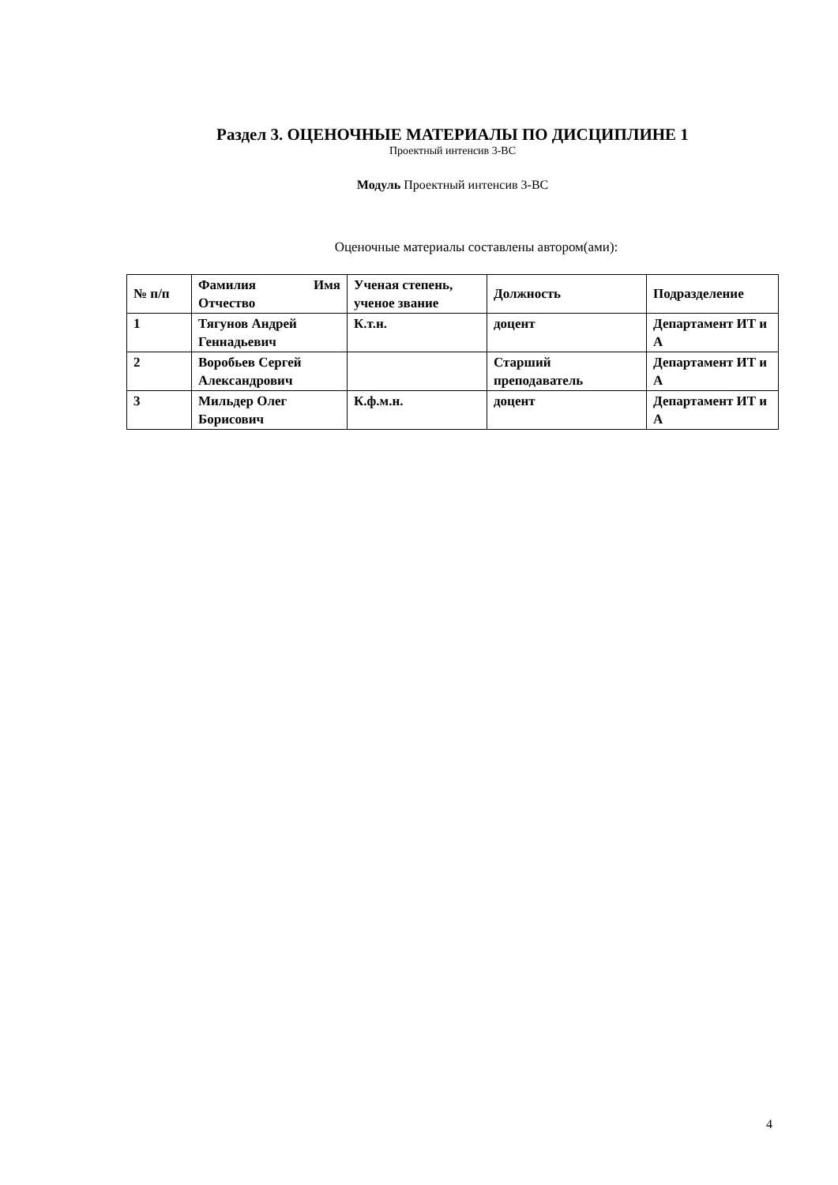Раздел 3. ОЦЕНОЧНЫЕ МАТЕРИАЛЫ ПО ДИСЦИПЛИНЕ 1
Проектный интенсив 3-ВС
Модуль Проектный интенсив 3-ВС
Оценочные материалы составлены автором(ами):
| № п/п | Фамилия Имя Отчество | Ученая степень, ученое звание | Должность | Подразделение |
| --- | --- | --- | --- | --- |
| 1 | Тягунов Андрей Геннадьевич | К.т.н. | доцент | Департамент ИТ и А |
| 2 | Воробьев Сергей Александрович | | Старший преподаватель | Департамент ИТ и А |
| 3 | Мильдер Олег Борисович | К.ф.м.н. | доцент | Департамент ИТ и А |
4